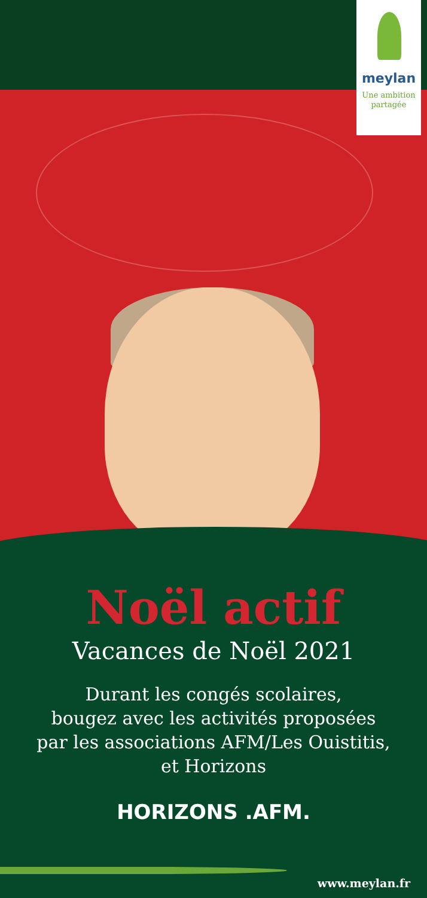meylan
Une ambition
partagée
Noël actif
Vacances de Noël 2021
Durant les congés scolaires,
bougez avec les activités proposées
par les associations AFM/Les Ouistitis,
et Horizons
HORIZONS .AFM.
www.meylan.fr